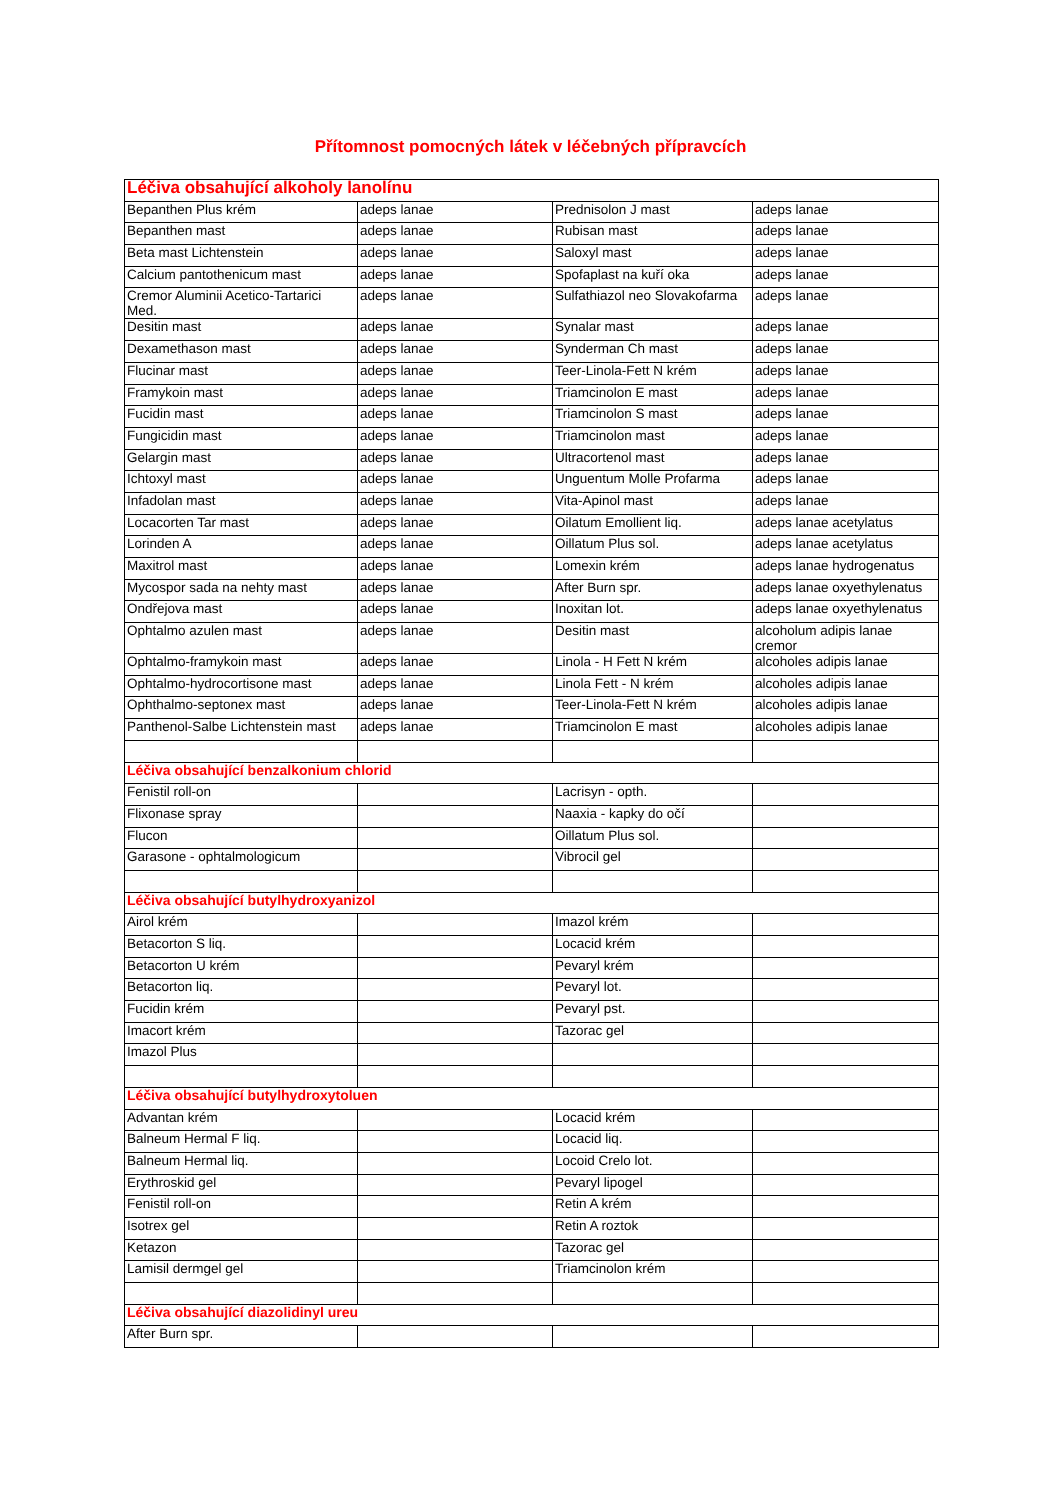Přítomnost pomocných látek v léčebných přípravcích
| Léčiva obsahující alkoholy lanolínu | | | |
| Bepanthen Plus krém | adeps lanae | Prednisolon J mast | adeps lanae |
| Bepanthen mast | adeps lanae | Rubisan mast | adeps lanae |
| Beta mast Lichtenstein | adeps lanae | Saloxyl mast | adeps lanae |
| Calcium pantothenicum mast | adeps lanae | Spofaplast na kuří oka | adeps lanae |
| Cremor Aluminii Acetico-Tartarici Med. | adeps lanae | Sulfathiazol neo Slovakofarma | adeps lanae |
| Desitin mast | adeps lanae | Synalar mast | adeps lanae |
| Dexamethason mast | adeps lanae | Synderman Ch mast | adeps lanae |
| Flucinar mast | adeps lanae | Teer-Linola-Fett N krém | adeps lanae |
| Framykoin mast | adeps lanae | Triamcinolon E mast | adeps lanae |
| Fucidin mast | adeps lanae | Triamcinolon S mast | adeps lanae |
| Fungicidin mast | adeps lanae | Triamcinolon mast | adeps lanae |
| Gelargin mast | adeps lanae | Ultracortenol mast | adeps lanae |
| Ichtoxyl mast | adeps lanae | Unguentum Molle Profarma | adeps lanae |
| Infadolan mast | adeps lanae | Vita-Apinol mast | adeps lanae |
| Locacorten Tar mast | adeps lanae | Oilatum Emollient liq. | adeps lanae acetylatus |
| Lorinden A | adeps lanae | Oillatum Plus sol. | adeps lanae acetylatus |
| Maxitrol mast | adeps lanae | Lomexin krém | adeps lanae hydrogenatus |
| Mycospor sada na nehty mast | adeps lanae | After Burn spr. | adeps lanae oxyethylenatus |
| Ondřejova mast | adeps lanae | Inoxitan lot. | adeps lanae oxyethylenatus |
| Ophtalmo azulen mast | adeps lanae | Desitin mast | alcoholum adipis lanae cremor |
| Ophtalmo-framykoin mast | adeps lanae | Linola - H Fett N krém | alcoholes adipis lanae |
| Ophtalmo-hydrocortisone mast | adeps lanae | Linola Fett - N krém | alcoholes adipis lanae |
| Ophthalmo-septonex mast | adeps lanae | Teer-Linola-Fett N krém | alcoholes adipis lanae |
| Panthenol-Salbe Lichtenstein mast | adeps lanae | Triamcinolon E mast | alcoholes adipis lanae |
| Léčiva obsahující benzalkonium chlorid | | | |
| Fenistil roll-on | | Lacrisyn - opth. | |
| Flixonase spray | | Naaxia - kapky do očí | |
| Flucon | | Oillatum Plus sol. | |
| Garasone - ophtalmologicum | | Vibrocil gel | |
| Léčiva obsahující butylhydroxyanizol | | | |
| Airol krém | | Imazol krém | |
| Betacorton S liq. | | Locacid krém | |
| Betacorton U krém | | Pevaryl krém | |
| Betacorton liq. | | Pevaryl lot. | |
| Fucidin krém | | Pevaryl pst. | |
| Imacort krém | | Tazorac gel | |
| Imazol Plus | | | |
| Léčiva obsahující butylhydroxytoluen | | | |
| Advantan krém | | Locacid krém | |
| Balneum Hermal F liq. | | Locacid liq. | |
| Balneum Hermal liq. | | Locoid Crelo lot. | |
| Erythroskid gel | | Pevaryl lipogel | |
| Fenistil roll-on | | Retin A krém | |
| Isotrex gel | | Retin A roztok | |
| Ketazon | | Tazorac gel | |
| Lamisil dermgel gel | | Triamcinolon krém | |
| Léčiva obsahující diazolidinyl ureu | | | |
| After Burn spr. | | | |